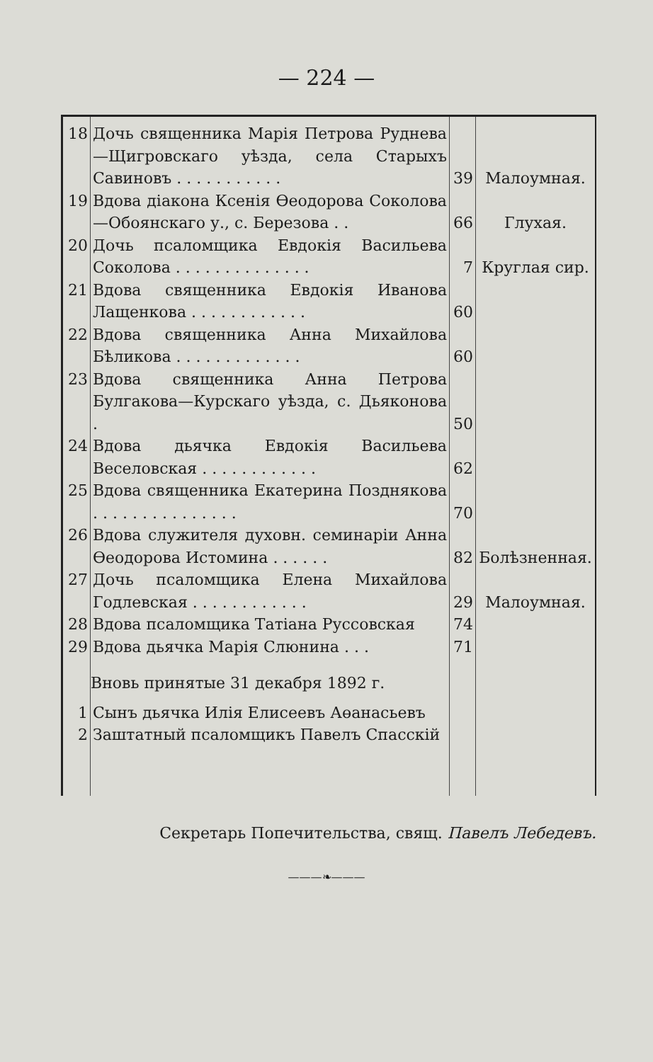— 224 —
| 18 | Дочь священника Марія Петрова Руднева—Щигровскаго уѣзда, села Старыхъ Савиновъ . . . . . . . . . . . | 39 | Малоумная. |
| 19 | Вдова діакона Ксенія Өеодорова Соколова—Обоянскаго у., с. Березова . . | 66 | Глухая. |
| 20 | Дочь псаломщика Евдокія Васильева Соколова . . . . . . . . . . . . . . | 7 | Круглая сир. |
| 21 | Вдова священника Евдокія Иванова Лащенкова . . . . . . . . . . . . | 60 | |
| 22 | Вдова священника Анна Михайлова Бѣликова . . . . . . . . . . . . . | 60 | |
| 23 | Вдова священника Анна Петрова Булгакова—Курскаго уѣзда, с. Дьяконова . | 50 | |
| 24 | Вдова дьячка Евдокія Васильева Веселовская . . . . . . . . . . . . | 62 | |
| 25 | Вдова священника Екатерина Позднякова . . . . . . . . . . . . . . . | 70 | |
| 26 | Вдова служителя духовн. семинаріи Анна Өеодорова Истомина . . . . . . | 82 | Болѣзненная. |
| 27 | Дочь псаломщика Елена Михайлова Годлевская . . . . . . . . . . . . | 29 | Малоумная. |
| 28 | Вдова псаломщика Татіана Руссовская | 74 | |
| 29 | Вдова дьячка Марія Слюнина . . . | 71 | |
| | Вновь принятые 31 декабря 1892 г. | | |
| 1 | Сынъ дьячка Илія Елисеевъ Аөанасьевъ | | |
| 2 | Заштатный псаломщикъ Павелъ Спасскій | | |
Секретарь Попечительства, свящ. Павелъ Лебедевъ.
———❧———